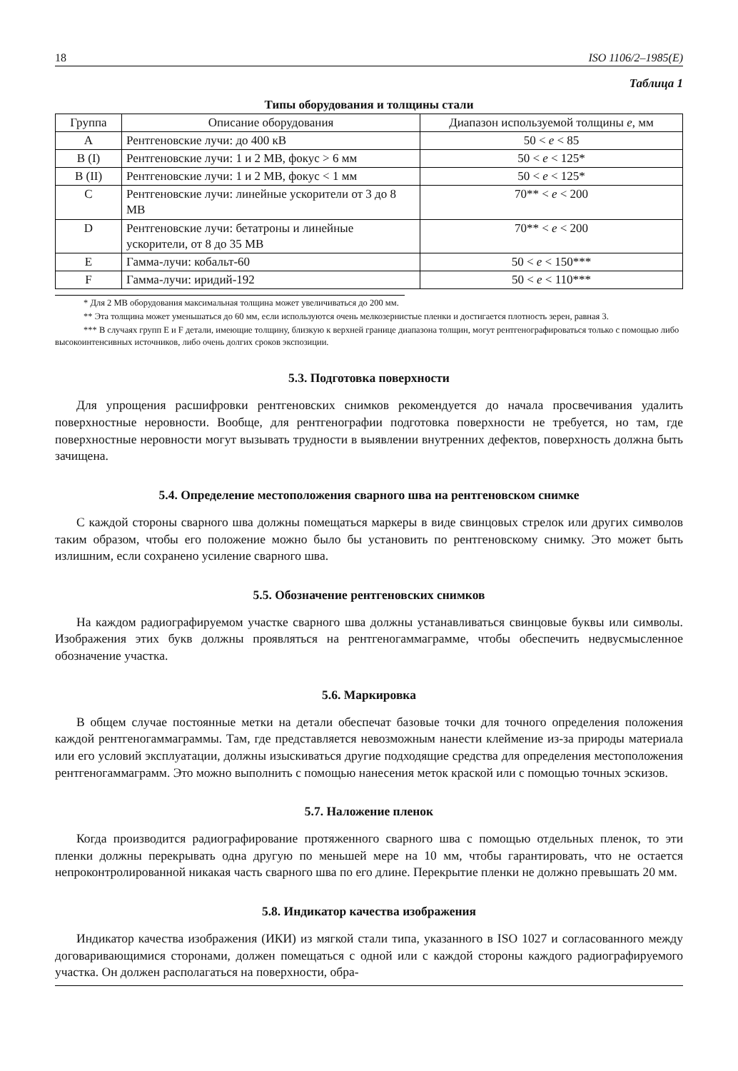18 ISO 1106/2–1985(E)
Таблица 1
Типы оборудования и толщины стали
| Группа | Описание оборудования | Диапазон используемой толщины e , мм |
| --- | --- | --- |
| A | Рентгеновские лучи: до 400 кВ | 50 < e < 85 |
| B (I) | Рентгеновские лучи: 1 и 2 МВ, фокус > 6 мм | 50 < e < 125* |
| B (II) | Рентгеновские лучи: 1 и 2 МВ, фокус < 1 мм | 50 < e < 125* |
| C | Рентгеновские лучи: линейные ускорители от 3 до 8 МВ | 70** < e < 200 |
| D | Рентгеновские лучи: бетатроны и линейные ускорители, от 8 до 35 МВ | 70** < e < 200 |
| E | Гамма-лучи: кобальт-60 | 50 < e < 150*** |
| F | Гамма-лучи: иридий-192 | 50 < e < 110*** |
* Для 2 МВ оборудования максимальная толщина может увеличиваться до 200 мм.
** Эта толщина может уменьшаться до 60 мм, если используются очень мелкозернистые пленки и достигается плотность зерен, равная 3.
*** В случаях групп E и F детали, имеющие толщину, близкую к верхней границе диапазона толщин, могут рентгенографироваться только с помощью либо высокоинтенсивных источников, либо очень долгих сроков экспозиции.
5.3. Подготовка поверхности
Для упрощения расшифровки рентгеновских снимков рекомендуется до начала просвечивания удалить поверхностные неровности. Вообще, для рентгенографии подготовка поверхности не требуется, но там, где поверхностные неровности могут вызывать трудности в выявлении внутренних дефектов, поверхность должна быть зачищена.
5.4. Определение местоположения сварного шва на рентгеновском снимке
С каждой стороны сварного шва должны помещаться маркеры в виде свинцовых стрелок или других символов таким образом, чтобы его положение можно было бы установить по рентгеновскому снимку. Это может быть излишним, если сохранено усиление сварного шва.
5.5. Обозначение рентгеновских снимков
На каждом радиографируемом участке сварного шва должны устанавливаться свинцовые буквы или символы. Изображения этих букв должны проявляться на рентгеногаммаграмме, чтобы обеспечить недвусмысленное обозначение участка.
5.6. Маркировка
В общем случае постоянные метки на детали обеспечат базовые точки для точного определения положения каждой рентгеногаммаграммы. Там, где представляется невозможным нанести клеймение из-за природы материала или его условий эксплуатации, должны изыскиваться другие подходящие средства для определения местоположения рентгеногаммаграмм. Это можно выполнить с помощью нанесения меток краской или с помощью точных эскизов.
5.7. Наложение пленок
Когда производится радиографирование протяженного сварного шва с помощью отдельных пленок, то эти пленки должны перекрывать одна другую по меньшей мере на 10 мм, чтобы гарантировать, что не остается непроконтролированной никакая часть сварного шва по его длине. Перекрытие пленки не должно превышать 20 мм.
5.8. Индикатор качества изображения
Индикатор качества изображения (ИКИ) из мягкой стали типа, указанного в ISO 1027 и согласованного между договаривающимися сторонами, должен помещаться с одной или с каждой стороны каждого радиографируемого участка. Он должен располагаться на поверхности, обра-